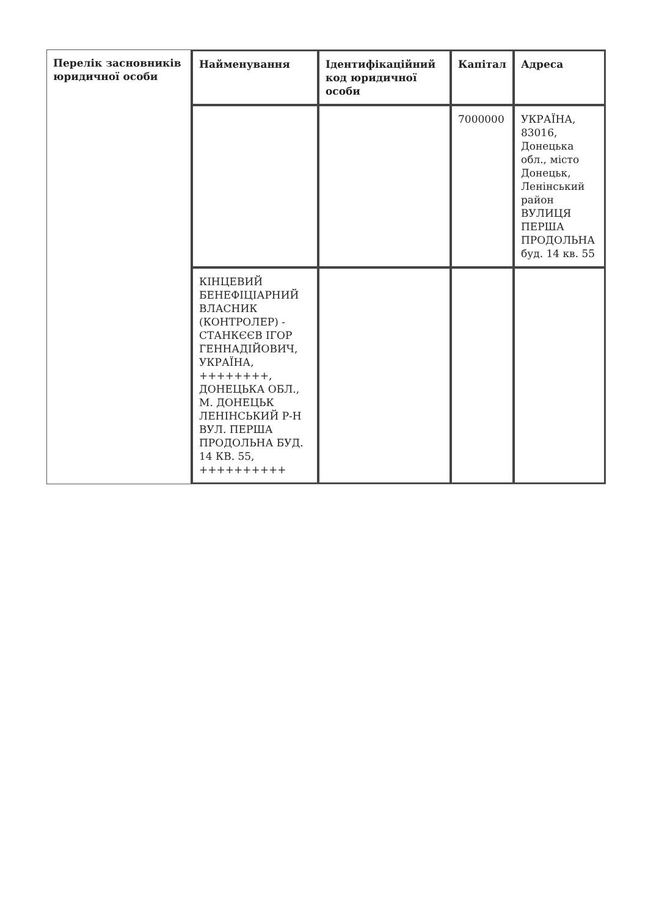| Перелік засновників юридичної особи | Найменування | Ідентифікаційний код юридичної особи | Капітал | Адреса |
| | | | 7000000 | УКРАЇНА, 83016, Донецька обл., місто Донецьк, Ленінський район ВУЛИЦЯ ПЕРША ПРОДОЛЬНА буд. 14 кв. 55 |
| | КІНЦЕВИЙ БЕНЕФІЦІАРНИЙ ВЛАСНИК (КОНТРОЛЕР) - СТАНКЄЄВ ІГОР ГЕННАДІЙОВИЧ, УКРАЇНА, ++++++++, ДОНЕЦЬКА ОБЛ., М. ДОНЕЦЬК ЛЕНІНСЬКИЙ Р-Н ВУЛ. ПЕРША ПРОДОЛЬНА БУД. 14 КВ. 55, ++++++++++ | | | |